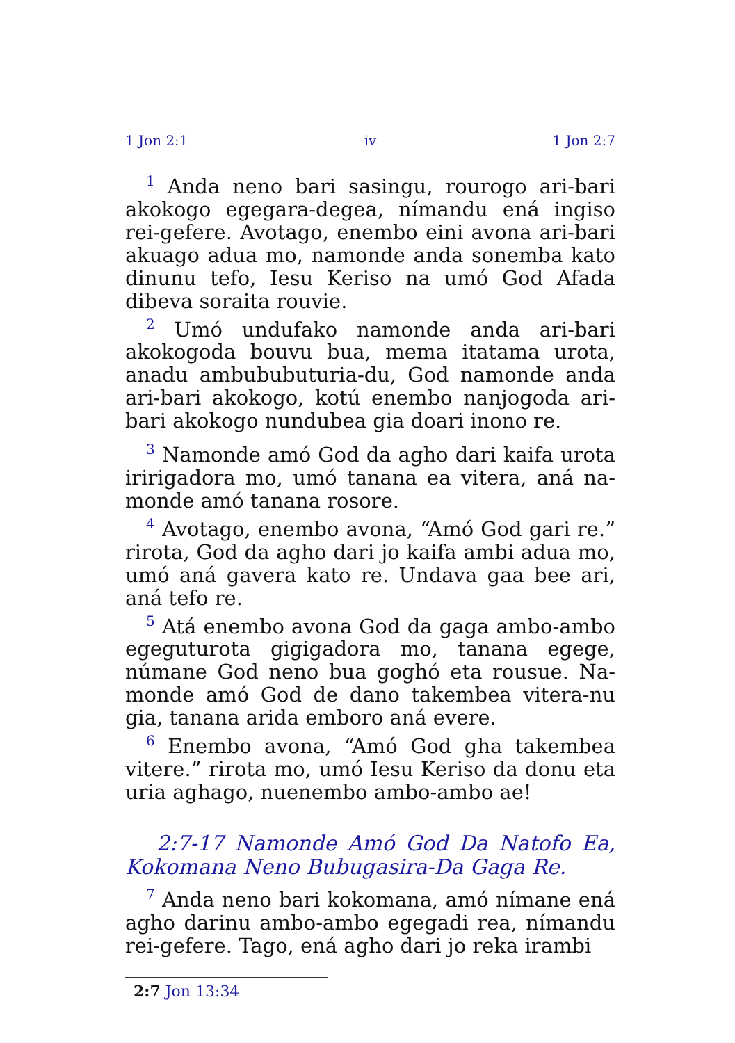1 Jon 2:1 iv 1 Jon 2:7
<sup>1</sup> Anda neno bari sasingu, rourogo ari-bari akokogo egegara-degea, nímandu ená ingiso rei-gefere. Avotago, enembo eini avona ari-bari akuago adua mo, namonde anda sonemba kato dinunu tefo, Iesu Keriso na umó God Afada dibeva soraita rouvie.
<sup>2</sup> Umó undufako namonde anda ari-bari akokogoda bouvu bua, mema itatama urota, anadu ambububuturia-du, God namonde anda ari-bari akokogo, kotú enembo nanjogoda ari-bari akokogo nundubea gia doari inono re.
<sup>3</sup> Namonde amó God da agho dari kaifa urota iririgadora mo, umó tanana ea vitera, aná na-monde amó tanana rosore.
<sup>4</sup> Avotago, enembo avona, “Amó God gari re.” rirota, God da agho dari jo kaifa ambi adua mo, umó aná gavera kato re. Undava gaa bee ari, aná tefo re.
<sup>5</sup> Atá enembo avona God da gaga ambo-ambo egeguturota gigigadora mo, tanana egege, númane God neno bua goghó eta rousue. Na-monde amó God de dano takembea vitera-nu gia, tanana arida emboro aná evere.
<sup>6</sup> Enembo avona, “Amó God gha takembea vitere.” rirota mo, umó Iesu Keriso da donu eta uria aghago, nuenembo ambo-ambo ae!
2:7-17 Namonde Amó God Da Natofo Ea, Kokomana Neno Bubugasira-Da Gaga Re.
<sup>7</sup> Anda neno bari kokomana, amó nímane ená agho darinu ambo-ambo egegadi rea, nímandu rei-gefere. Tago, ená agho dari jo reka irambi
2:7 Jon 13:34